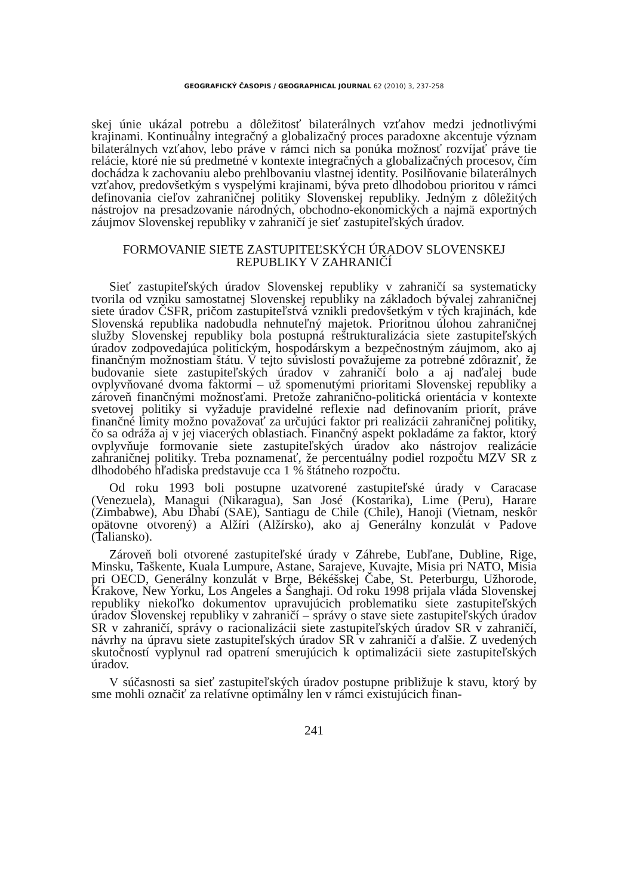GEOGRAFICKÝ ČASOPIS / GEOGRAPHICAL JOURNAL 62 (2010) 3, 237-258
skej únie ukázal potrebu a dôležitosť bilaterálnych vzťahov medzi jednotlivými krajinami. Kontinuálny integračný a globalizačný proces paradoxne akcentuje význam bilaterálnych vzťahov, lebo práve v rámci nich sa ponúka možnosť rozvíjať práve tie relácie, ktoré nie sú predmetné v kontexte integračných a globalizačných procesov, čím dochádza k zachovaniu alebo prehlbovaniu vlastnej identity. Posilňovanie bilaterálnych vzťahov, predovšetkým s vyspelými krajinami, býva preto dlhodobou prioritou v rámci definovania cieľov zahraničnej politiky Slovenskej republiky. Jedným z dôležitých nástrojov na presadzovanie národných, obchodno-ekonomických a najmä exportných záujmov Slovenskej republiky v zahraničí je sieť zastupiteľských úradov.
FORMOVANIE SIETE ZASTUPITEĽSKÝCH ÚRADOV SLOVENSKEJ
REPUBLIKY V ZAHRANIČÍ
Sieť zastupiteľských úradov Slovenskej republiky v zahraničí sa systematicky tvorila od vzniku samostatnej Slovenskej republiky na základoch bývalej zahraničnej siete úradov ČSFR, pričom zastupiteľstvá vznikli predovšetkým v tých krajinách, kde Slovenská republika nadobudla nehnuteľný majetok. Prioritnou úlohou zahraničnej služby Slovenskej republiky bola postupná reštrukturalizácia siete zastupiteľských úradov zodpovedajúca politickým, hospodárskym a bezpečnostným záujmom, ako aj finančným možnostiam štátu. V tejto súvislosti považujeme za potrebné zdôrazniť, že budovanie siete zastupiteľských úradov v zahraničí bolo a aj naďalej bude ovplyvňované dvoma faktormi – už spomenutými prioritami Slovenskej republiky a zároveň finančnými možnosťami. Pretože zahranično-politická orientácia v kontexte svetovej politiky si vyžaduje pravidelné reflexie nad definovaním priorít, práve finančné limity možno považovať za určujúci faktor pri realizácii zahraničnej politiky, čo sa odráža aj v jej viacerých oblastiach. Finančný aspekt pokladáme za faktor, ktorý ovplyvňuje formovanie siete zastupiteľských úradov ako nástrojov realizácie zahraničnej politiky. Treba poznamenať, že percentuálny podiel rozpočtu MZV SR z dlhodobého hľadiska predstavuje cca 1 % štátneho rozpočtu.
Od roku 1993 boli postupne uzatvorené zastupiteľské úrady v Caracase (Venezuela), Managui (Nikaragua), San José (Kostarika), Lime (Peru), Harare (Zimbabwe), Abu Dhabí (SAE), Santiagu de Chile (Chile), Hanoji (Vietnam, neskôr opätovne otvorený) a Alžíri (Alžírsko), ako aj Generálny konzulát v Padove (Taliansko).
Zároveň boli otvorené zastupiteľské úrady v Záhrebe, Ľubľane, Dubline, Rige, Minsku, Taškente, Kuala Lumpure, Astane, Sarajeve, Kuvajte, Misia pri NATO, Misia pri OECD, Generálny konzulát v Brne, Békéšskej Čabe, St. Peterburgu, Užhorode, Krakove, New Yorku, Los Angeles a Šanghaji. Od roku 1998 prijala vláda Slovenskej republiky niekoľko dokumentov upravujúcich problematiku siete zastupiteľských úradov Slovenskej republiky v zahraničí – správy o stave siete zastupiteľských úradov SR v zahraničí, správy o racionalizácii siete zastupiteľských úradov SR v zahraničí, návrhy na úpravu siete zastupiteľských úradov SR v zahraničí a ďalšie. Z uvedených skutočností vyplynul rad opatrení smerujúcich k optimalizácii siete zastupiteľských úradov.
V súčasnosti sa sieť zastupiteľských úradov postupne približuje k stavu, ktorý by sme mohli označiť za relatívne optimálny len v rámci existujúcich finan-
241